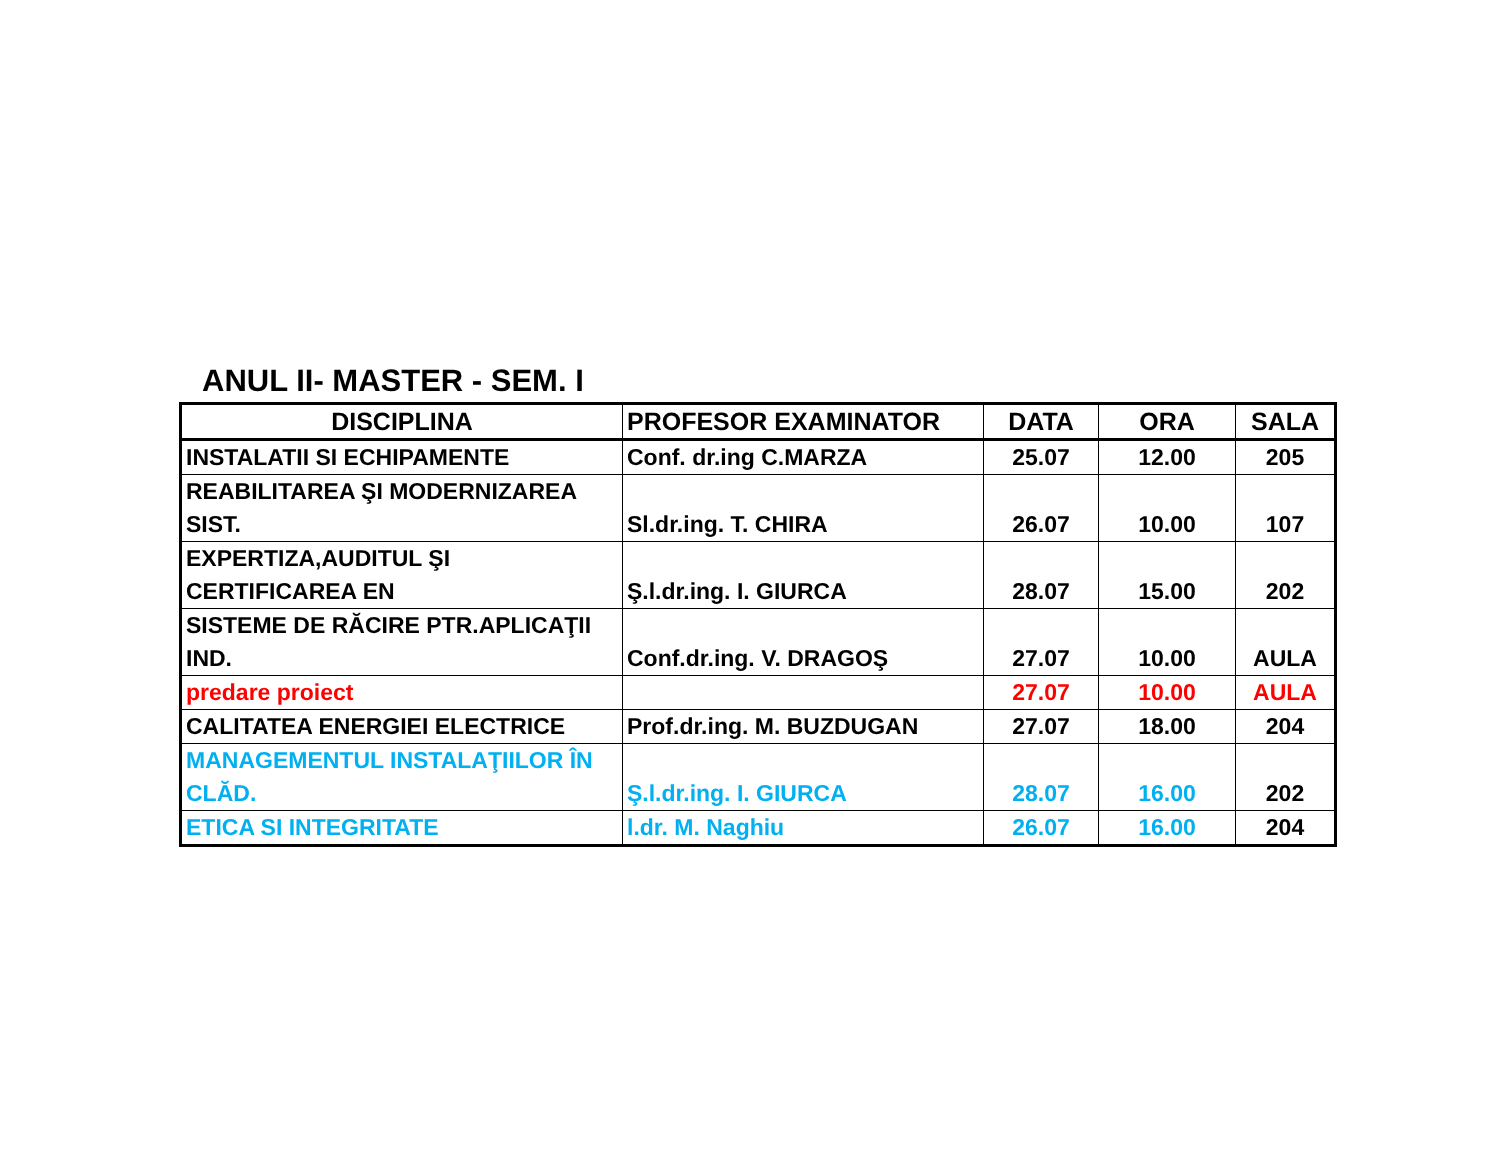ANUL II- MASTER - SEM. I
| DISCIPLINA | PROFESOR EXAMINATOR | DATA | ORA | SALA |
| --- | --- | --- | --- | --- |
| INSTALATII SI ECHIPAMENTE | Conf. dr.ing C.MARZA | 25.07 | 12.00 | 205 |
| REABILITAREA ŞI MODERNIZAREA SIST. | Sl.dr.ing. T. CHIRA | 26.07 | 10.00 | 107 |
| EXPERTIZA,AUDITUL ŞI CERTIFICAREA EN | Ş.l.dr.ing. I. GIURCA | 28.07 | 15.00 | 202 |
| SISTEME DE RĂCIRE PTR.APLICAŢII IND. | Conf.dr.ing. V. DRAGOŞ | 27.07 | 10.00 | AULA |
| predare proiect | | 27.07 | 10.00 | AULA |
| CALITATEA ENERGIEI ELECTRICE | Prof.dr.ing. M. BUZDUGAN | 27.07 | 18.00 | 204 |
| MANAGEMENTUL INSTALAŢIILOR ÎN CLĂD. | Ş.l.dr.ing. I. GIURCA | 28.07 | 16.00 | 202 |
| ETICA SI INTEGRITATE | l.dr. M. Naghiu | 26.07 | 16.00 | 204 |